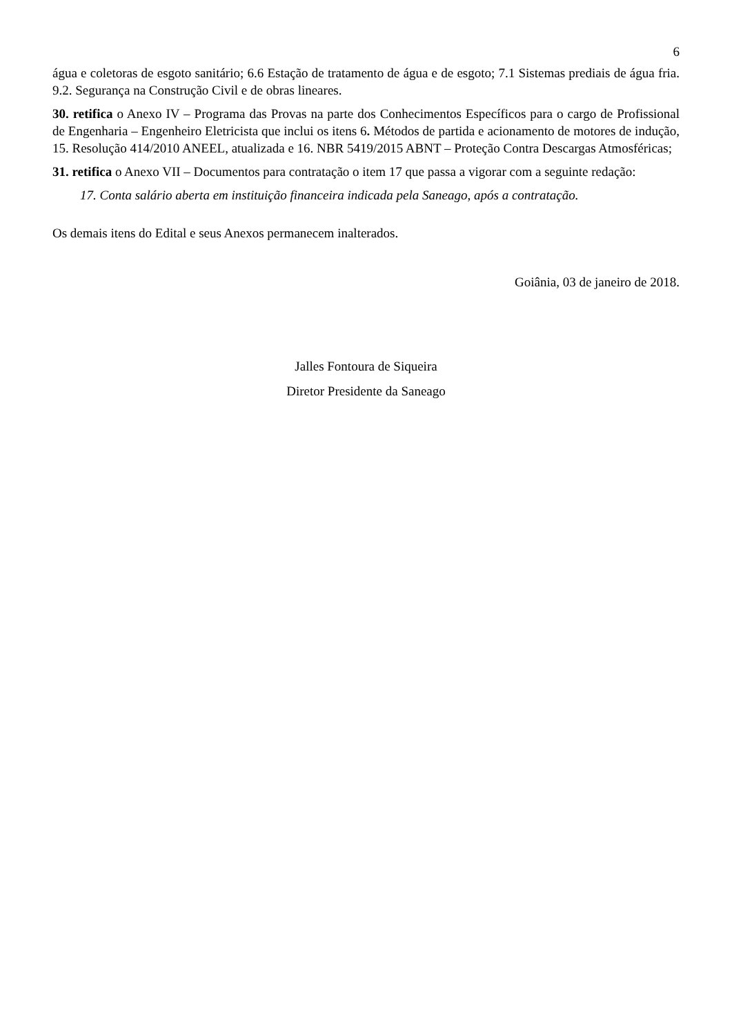6
água e coletoras de esgoto sanitário; 6.6 Estação de tratamento de água e de esgoto; 7.1 Sistemas prediais de água fria. 9.2. Segurança na Construção Civil e de obras lineares.
30. retifica o Anexo IV – Programa das Provas na parte dos Conhecimentos Específicos para o cargo de Profissional de Engenharia – Engenheiro Eletricista que inclui os itens 6. Métodos de partida e acionamento de motores de indução, 15. Resolução 414/2010 ANEEL, atualizada e 16. NBR 5419/2015 ABNT – Proteção Contra Descargas Atmosféricas;
31. retifica o Anexo VII – Documentos para contratação o item 17 que passa a vigorar com a seguinte redação:
17. Conta salário aberta em instituição financeira indicada pela Saneago, após a contratação.
Os demais itens do Edital e seus Anexos permanecem inalterados.
Goiânia, 03 de janeiro de 2018.
Jalles Fontoura de Siqueira
Diretor Presidente da Saneago